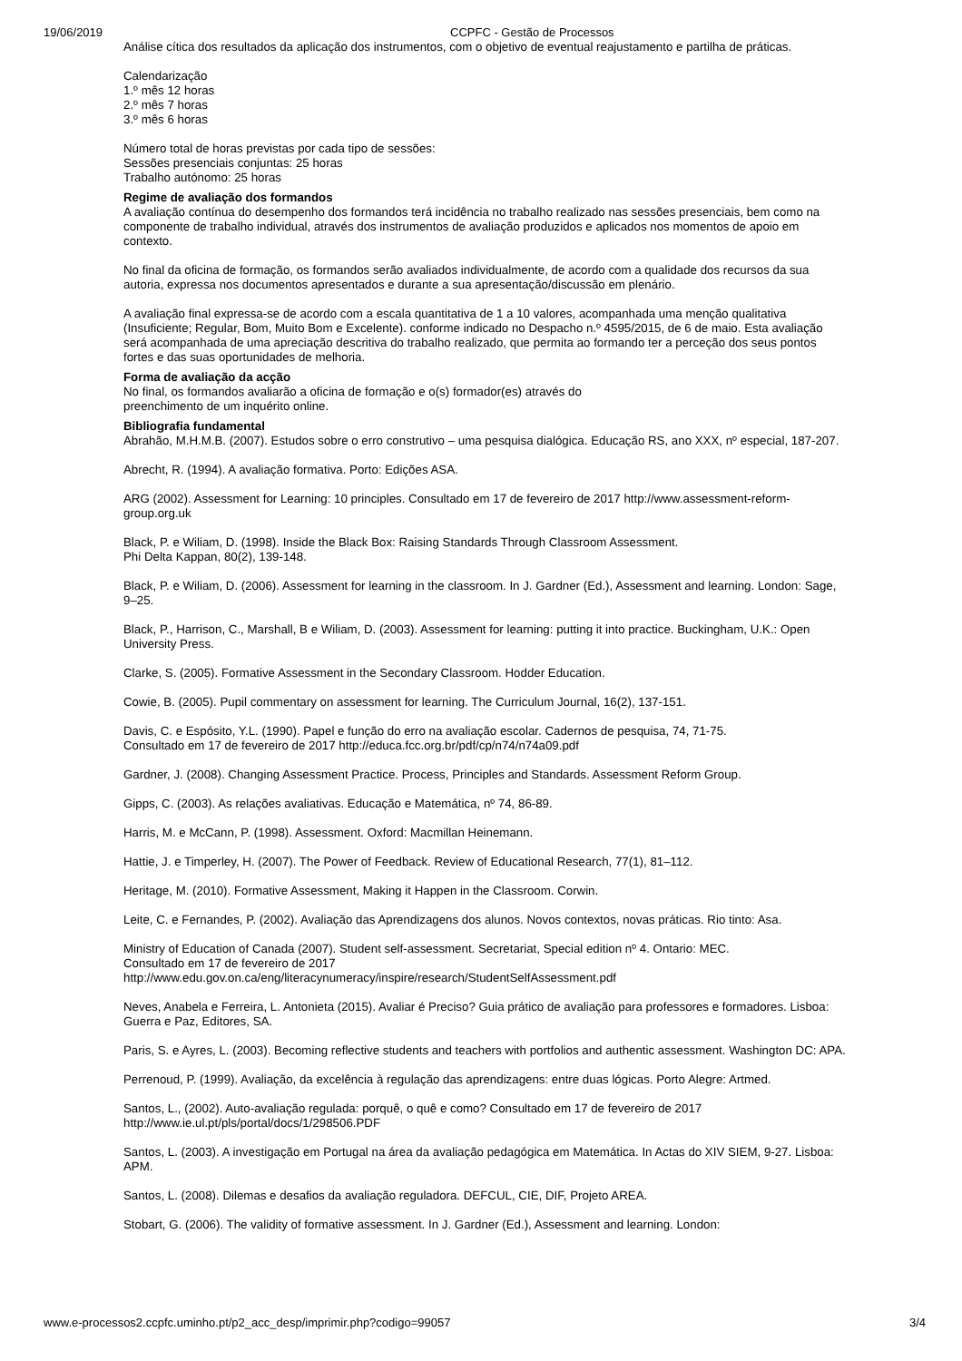19/06/2019 CCPFC - Gestão de Processos
Análise cítica dos resultados da aplicação dos instrumentos, com o objetivo de eventual reajustamento e partilha de práticas.
Calendarização
1.º mês 12 horas
2.º mês 7 horas
3.º mês 6 horas
Número total de horas previstas por cada tipo de sessões:
Sessões presenciais conjuntas: 25 horas
Trabalho autónomo: 25 horas
Regime de avaliação dos formandos
A avaliação contínua do desempenho dos formandos terá incidência no trabalho realizado nas sessões presenciais, bem como na componente de trabalho individual, através dos instrumentos de avaliação produzidos e aplicados nos momentos de apoio em contexto.
No final da oficina de formação, os formandos serão avaliados individualmente, de acordo com a qualidade dos recursos da sua autoria, expressa nos documentos apresentados e durante a sua apresentação/discussão em plenário.
A avaliação final expressa-se de acordo com a escala quantitativa de 1 a 10 valores, acompanhada uma menção qualitativa (Insuficiente; Regular, Bom, Muito Bom e Excelente). conforme indicado no Despacho n.º 4595/2015, de 6 de maio. Esta avaliação será acompanhada de uma apreciação descritiva do trabalho realizado, que permita ao formando ter a perceção dos seus pontos fortes e das suas oportunidades de melhoria.
Forma de avaliação da acção
No final, os formandos avaliarão a oficina de formação e o(s) formador(es) através do
preenchimento de um inquérito online.
Bibliografia fundamental
Abrahão, M.H.M.B. (2007). Estudos sobre o erro construtivo – uma pesquisa dialógica. Educação RS, ano XXX, nº especial, 187-207.
Abrecht, R. (1994). A avaliação formativa. Porto: Edições ASA.
ARG (2002). Assessment for Learning: 10 principles. Consultado em 17 de fevereiro de 2017 http://www.assessment-reform-group.org.uk
Black, P. e Wiliam, D. (1998). Inside the Black Box: Raising Standards Through Classroom Assessment.
Phi Delta Kappan, 80(2), 139-148.
Black, P. e Wiliam, D. (2006). Assessment for learning in the classroom. In J. Gardner (Ed.), Assessment and learning. London: Sage, 9–25.
Black, P., Harrison, C., Marshall, B e Wiliam, D. (2003). Assessment for learning: putting it into practice. Buckingham, U.K.: Open University Press.
Clarke, S. (2005). Formative Assessment in the Secondary Classroom. Hodder Education.
Cowie, B. (2005). Pupil commentary on assessment for learning. The Curriculum Journal, 16(2), 137-151.
Davis, C. e Espósito, Y.L. (1990). Papel e função do erro na avaliação escolar. Cadernos de pesquisa, 74, 71-75.
Consultado em 17 de fevereiro de 2017 http://educa.fcc.org.br/pdf/cp/n74/n74a09.pdf
Gardner, J. (2008). Changing Assessment Practice. Process, Principles and Standards. Assessment Reform Group.
Gipps, C. (2003). As relações avaliativas. Educação e Matemática, nº 74, 86-89.
Harris, M. e McCann, P. (1998). Assessment. Oxford: Macmillan Heinemann.
Hattie, J. e Timperley, H. (2007). The Power of Feedback. Review of Educational Research, 77(1), 81–112.
Heritage, M. (2010). Formative Assessment, Making it Happen in the Classroom. Corwin.
Leite, C. e Fernandes, P. (2002). Avaliação das Aprendizagens dos alunos. Novos contextos, novas práticas. Rio tinto: Asa.
Ministry of Education of Canada (2007). Student self-assessment. Secretariat, Special edition nº 4. Ontario: MEC.
Consultado em 17 de fevereiro de 2017
http://www.edu.gov.on.ca/eng/literacynumeracy/inspire/research/StudentSelfAssessment.pdf
Neves, Anabela e Ferreira, L. Antonieta (2015). Avaliar é Preciso? Guia prático de avaliação para professores e formadores. Lisboa: Guerra e Paz, Editores, SA.
Paris, S. e Ayres, L. (2003). Becoming reflective students and teachers with portfolios and authentic assessment. Washington DC: APA.
Perrenoud, P. (1999). Avaliação, da excelência à regulação das aprendizagens: entre duas lógicas. Porto Alegre: Artmed.
Santos, L., (2002). Auto-avaliação regulada: porquê, o quê e como? Consultado em 17 de fevereiro de 2017
http://www.ie.ul.pt/pls/portal/docs/1/298506.PDF
Santos, L. (2003). A investigação em Portugal na área da avaliação pedagógica em Matemática. In Actas do XIV SIEM, 9-27. Lisboa: APM.
Santos, L. (2008). Dilemas e desafios da avaliação reguladora. DEFCUL, CIE, DIF, Projeto AREA.
Stobart, G. (2006). The validity of formative assessment. In J. Gardner (Ed.), Assessment and learning. London:
www.e-processos2.ccpfc.uminho.pt/p2_acc_desp/imprimir.php?codigo=99057 3/4